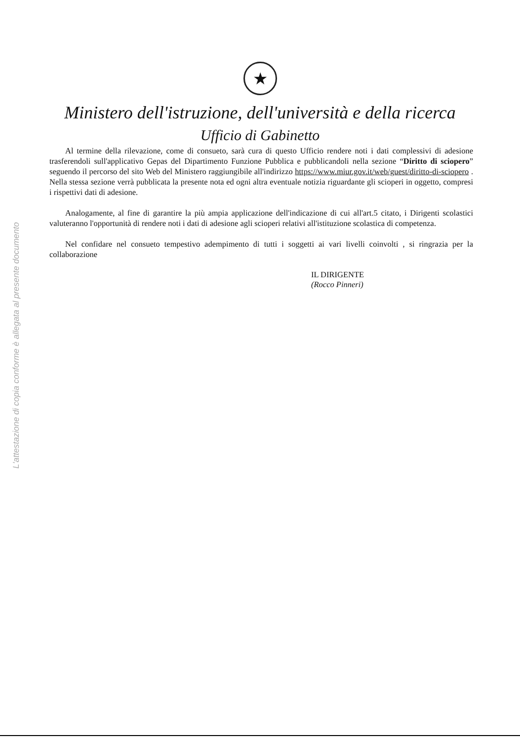L'attestazione di copia conforme è allegata al presente documento
★
Ministero dell'istruzione, dell'università e della ricerca
Ufficio di Gabinetto
Al termine della rilevazione, come di consueto, sarà cura di questo Ufficio rendere noti i dati complessivi di adesione trasferendoli sull'applicativo Gepas del Dipartimento Funzione Pubblica e pubblicandoli nella sezione “Diritto di sciopero” seguendo il percorso del sito Web del Ministero raggiungibile all'indirizzo https://www.miur.gov.it/web/guest/diritto-di-sciopero . Nella stessa sezione verrà pubblicata la presente nota ed ogni altra eventuale notizia riguardante gli scioperi in oggetto, compresi i rispettivi dati di adesione.
Analogamente, al fine di garantire la più ampia applicazione dell'indicazione di cui all'art.5 citato, i Dirigenti scolastici valuteranno l'opportunità di rendere noti i dati di adesione agli scioperi relativi all'istituzione scolastica di competenza.
Nel confidare nel consueto tempestivo adempimento di tutti i soggetti ai vari livelli coinvolti , si ringrazia per la collaborazione
IL DIRIGENTE
(Rocco Pinneri)